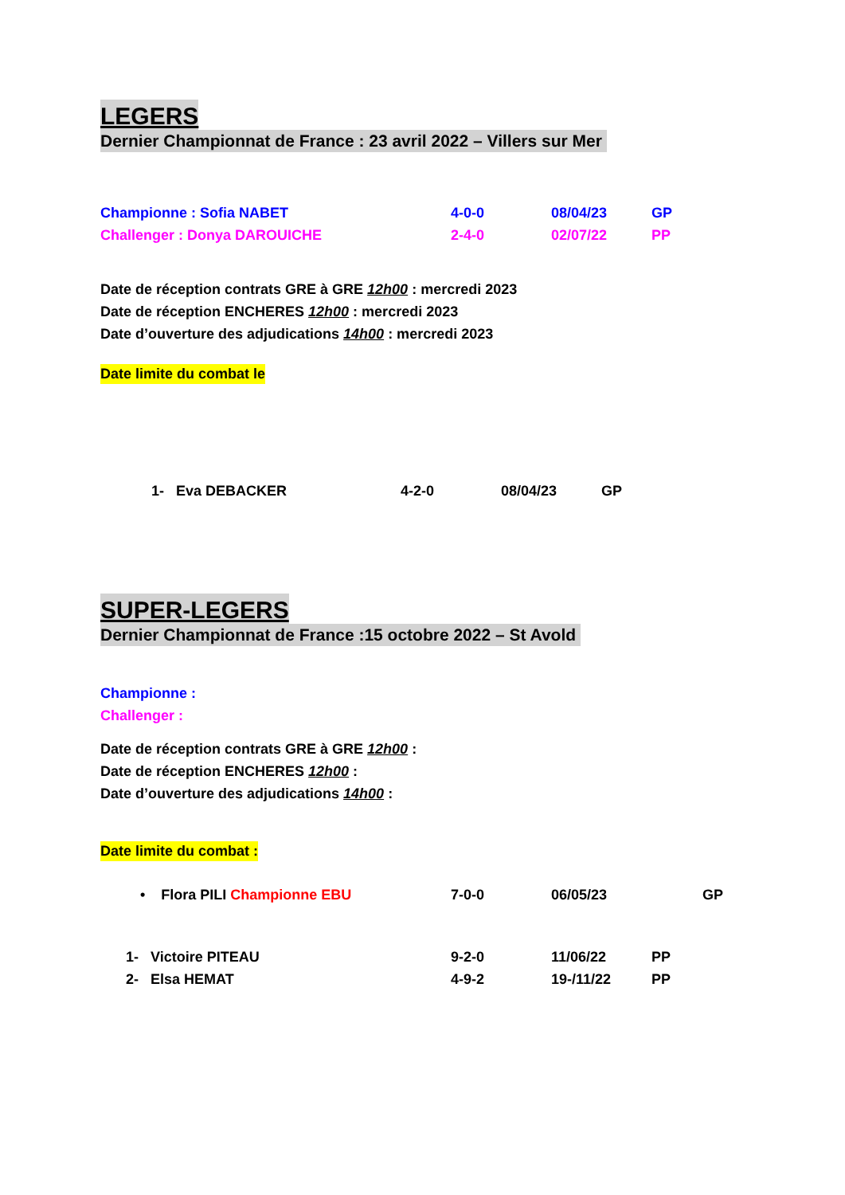LEGERS
Dernier Championnat de France : 23 avril 2022 – Villers sur Mer
Championne : Sofia NABET 4-0-0 08/04/23 GP
Challenger : Donya DAROUICHE 2-4-0 02/07/22 PP
Date de réception contrats GRE à GRE 12h00 : mercredi 2023
Date de réception ENCHERES 12h00 : mercredi 2023
Date d’ouverture des adjudications 14h00 : mercredi 2023
Date limite du combat le
1- Eva DEBACKER 4-2-0 08/04/23 GP
SUPER-LEGERS
Dernier Championnat de France :15 octobre 2022 – St Avold
Championne :
Challenger :
Date de réception contrats GRE à GRE 12h00 :
Date de réception ENCHERES 12h00 :
Date d’ouverture des adjudications 14h00 :
Date limite du combat :
• Flora PILI Championne EBU 7-0-0 06/05/23 GP
1- Victoire PITEAU 9-2-0 11/06/22 PP
2- Elsa HEMAT 4-9-2 19-/11/22 PP